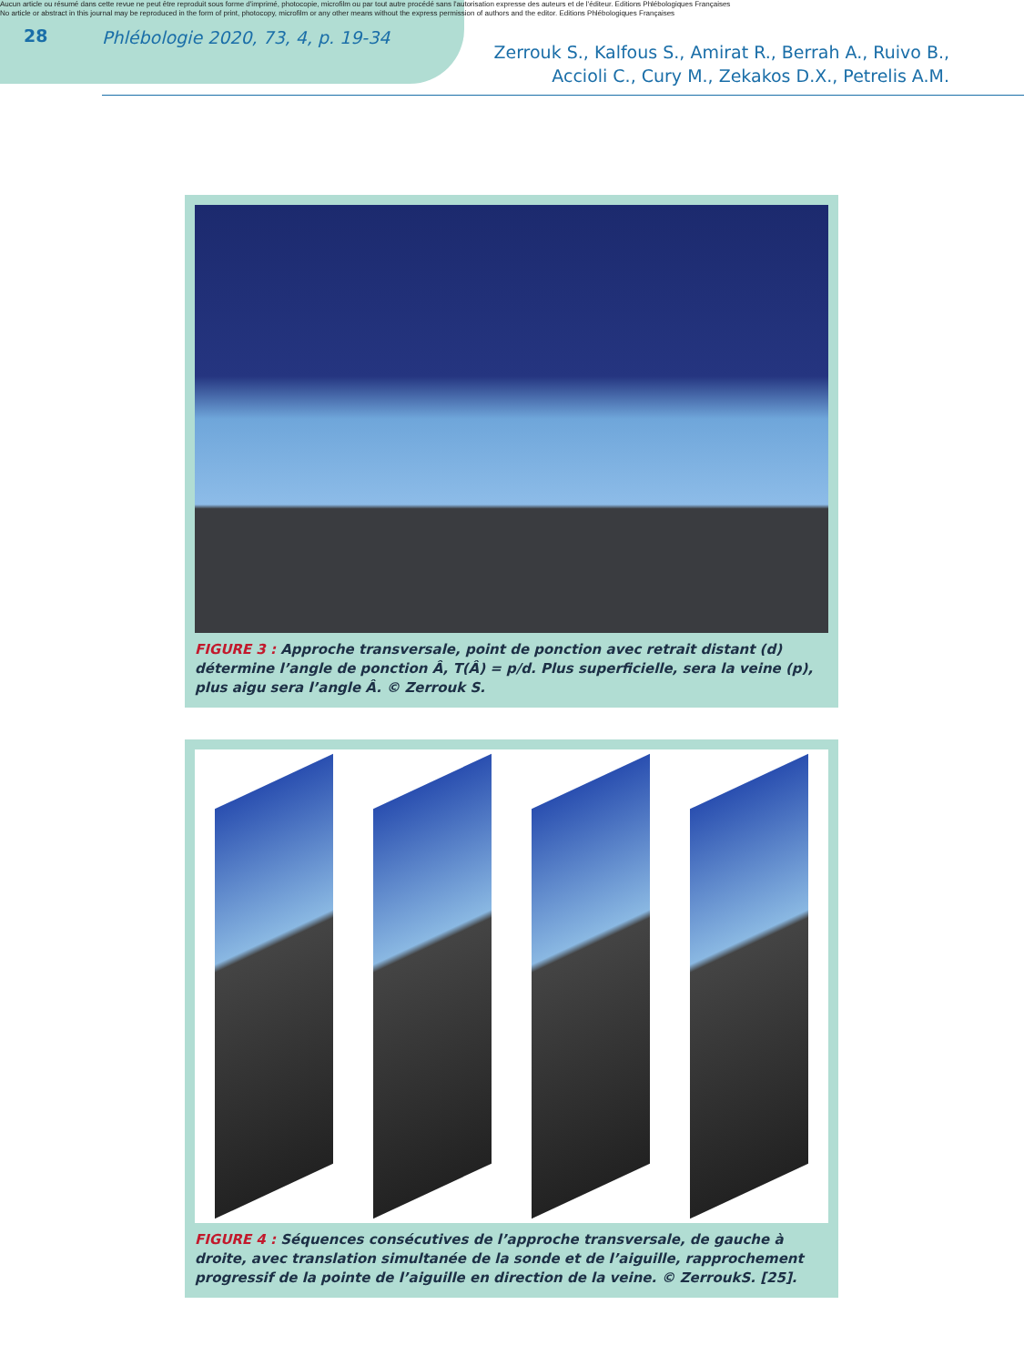Aucun article ou résumé dans cette revue ne peut être reproduit sous forme d'imprimé, photocopie, microfilm ou par tout autre procédé sans l'autorisation expresse des auteurs et de l'éditeur. Editions Phlébologiques Françaises
No article or abstract in this journal may be reproduced in the form of print, photocopy, microfilm or any other means without the express permission of authors and the editor. Editions Phlébologiques Françaises
28
Phlébologie 2020, 73, 4, p. 19-34
Zerrouk S., Kalfous S., Amirat R., Berrah A., Ruivo B.,
Accioli C., Cury M., Zekakos D.X., Petrelis A.M.
FIGURE 3 : Approche transversale, point de ponction avec retrait distant (d) détermine l’angle de ponction Â, T(Â) = p/d. Plus superficielle, sera la veine (p), plus aigu sera l’angle Â. © Zerrouk S.
FIGURE 4 : Séquences consécutives de l’approche transversale, de gauche à droite, avec translation simultanée de la sonde et de l’aiguille, rapprochement progressif de la pointe de l’aiguille en direction de la veine. © ZerroukS. [25].